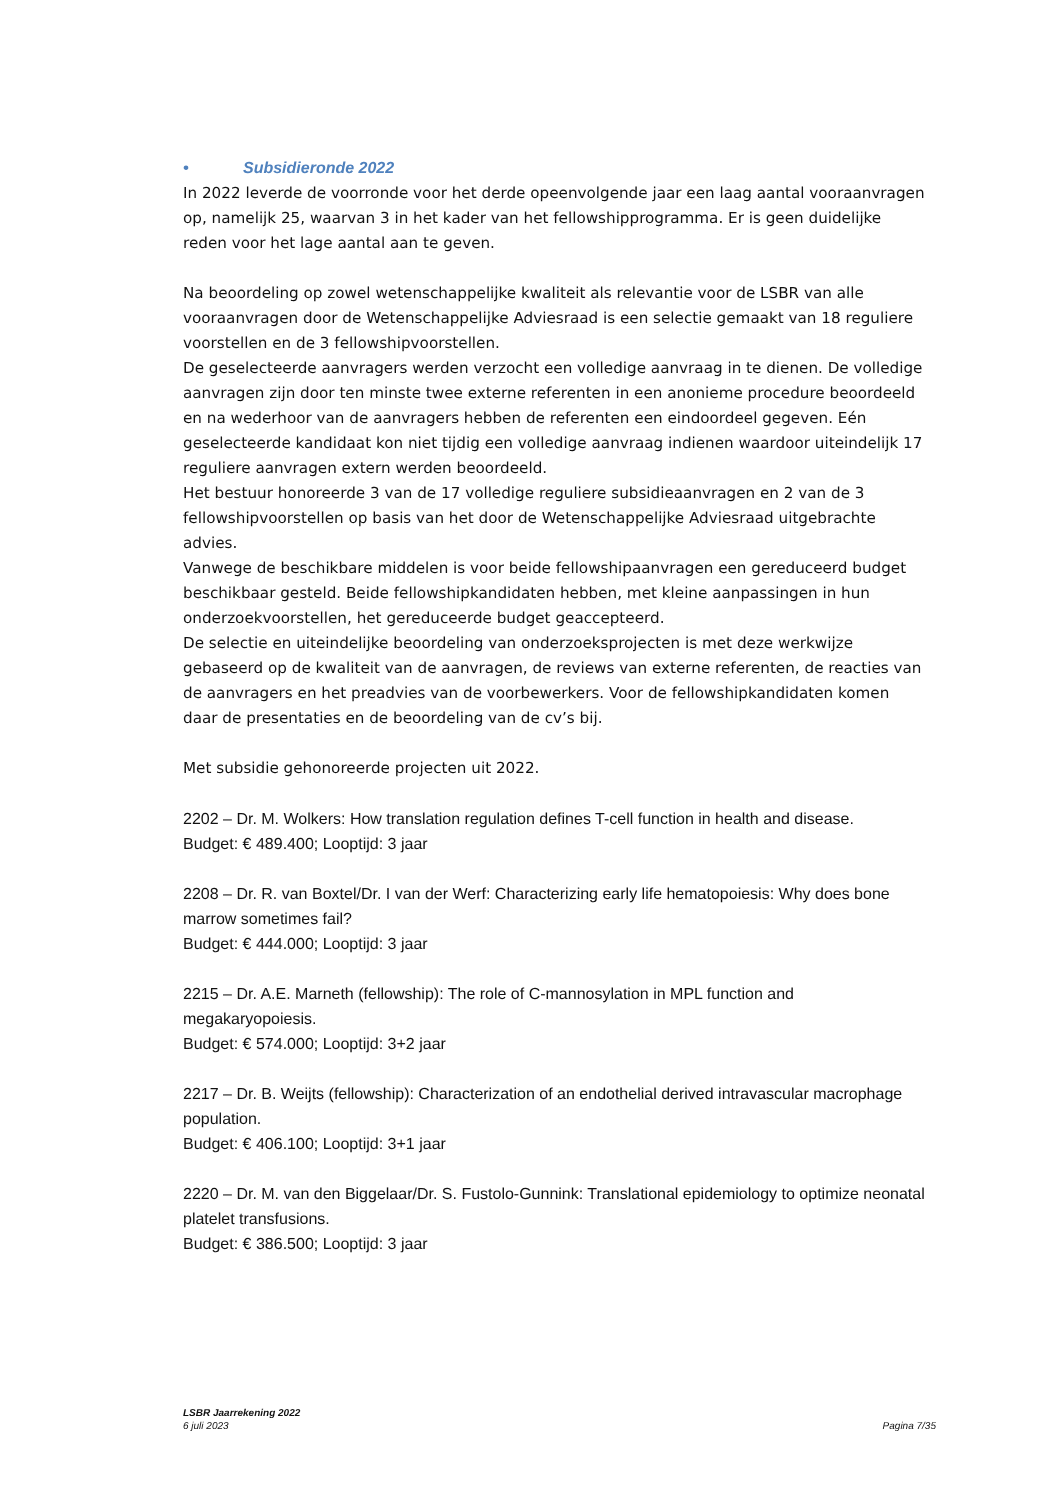• Subsidieronde 2022
In 2022 leverde de voorronde voor het derde opeenvolgende jaar een laag aantal vooraanvragen op, namelijk 25, waarvan 3 in het kader van het fellowshipprogramma. Er is geen duidelijke reden voor het lage aantal aan te geven.
Na beoordeling op zowel wetenschappelijke kwaliteit als relevantie voor de LSBR van alle vooraanvragen door de Wetenschappelijke Adviesraad is een selectie gemaakt van 18 reguliere voorstellen en de 3 fellowshipvoorstellen.
De geselecteerde aanvragers werden verzocht een volledige aanvraag in te dienen. De volledige aanvragen zijn door ten minste twee externe referenten in een anonieme procedure beoordeeld en na wederhoor van de aanvragers hebben de referenten een eindoordeel gegeven. Eén geselecteerde kandidaat kon niet tijdig een volledige aanvraag indienen waardoor uiteindelijk 17 reguliere aanvragen extern werden beoordeeld.
Het bestuur honoreerde 3 van de 17 volledige reguliere subsidieaanvragen en 2 van de 3 fellowshipvoorstellen op basis van het door de Wetenschappelijke Adviesraad uitgebrachte advies.
Vanwege de beschikbare middelen is voor beide fellowshipaanvragen een gereduceerd budget beschikbaar gesteld. Beide fellowshipkandidaten hebben, met kleine aanpassingen in hun onderzoekvoorstellen, het gereduceerde budget geaccepteerd.
De selectie en uiteindelijke beoordeling van onderzoeksprojecten is met deze werkwijze gebaseerd op de kwaliteit van de aanvragen, de reviews van externe referenten, de reacties van de aanvragers en het preadvies van de voorbewerkers. Voor de fellowshipkandidaten komen daar de presentaties en de beoordeling van de cv’s bij.
Met subsidie gehonoreerde projecten uit 2022.
2202 – Dr. M. Wolkers: How translation regulation defines T-cell function in health and disease.
Budget: € 489.400; Looptijd: 3 jaar
2208 – Dr. R. van Boxtel/Dr. I van der Werf: Characterizing early life hematopoiesis: Why does bone marrow sometimes fail?
Budget: € 444.000; Looptijd: 3 jaar
2215 – Dr. A.E. Marneth (fellowship): The role of C-mannosylation in MPL function and megakaryopoiesis.
Budget: € 574.000; Looptijd: 3+2 jaar
2217 – Dr. B. Weijts (fellowship): Characterization of an endothelial derived intravascular macrophage population.
Budget: € 406.100; Looptijd: 3+1 jaar
2220 – Dr. M. van den Biggelaar/Dr. S. Fustolo-Gunnink: Translational epidemiology to optimize neonatal platelet transfusions.
Budget: € 386.500; Looptijd: 3 jaar
LSBR Jaarrekening 2022
6 juli 2023
Pagina 7/35